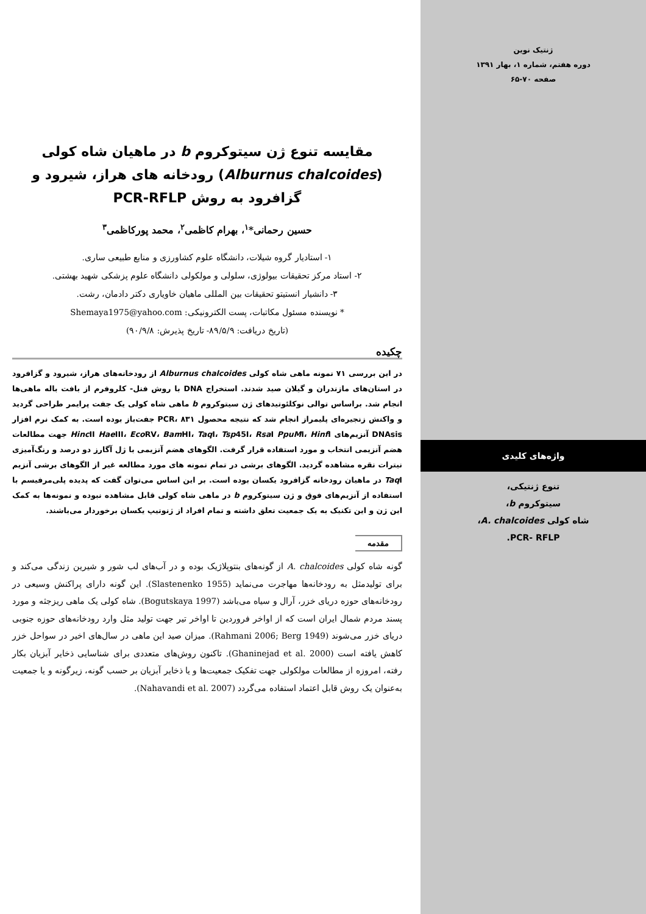ژنتیک نوین
دوره هفتم، شماره ۱، بهار ۱۳۹۱
صفحه ۷۰-۶۵
واژه‌های کلیدی
تنوع ژنتیکی،
سیتوکروم b،
شاه کولی A. chalcoides،
PCR- RFLP.
مقایسه تنوع ژن سیتوکروم b در ماهیان شاه کولی (Alburnus chalcoides) رودخانه های هراز، شیرود و گزافرود به روش PCR-RFLP
حسین رحمانی*<sup>۱</sup>، بهرام کاظمی<sup>۲</sup>، محمد پورکاظمی<sup>۳</sup>
۱- استادیار گروه شیلات، دانشگاه علوم کشاورزی و منابع طبیعی ساری.
۲- استاد مرکز تحقیقات بیولوژی، سلولی و مولکولی دانشگاه علوم پزشکی شهید بهشتی.
۳- دانشیار انستیتو تحقیقات بین المللی ماهیان خاویاری دکتر دادمان، رشت.
* نویسنده مسئول مکاتبات، پست الکترونیکی: Shemaya1975@yahoo.com
(تاریخ دریافت: ۸۹/۵/۹- تاریخ پذیرش: ۹۰/۹/۸)
چکیده
در این بررسی ۷۱ نمونه ماهی شاه کولی Alburnus chalcoides از رودخانه‌های هراز، شیرود و گزافرود در استان‌های مازندران و گیلان صید شدند. استخراج DNA با روش فنل- کلروفرم از بافت باله ماهی‌ها انجام شد. براساس توالی نوکلئوتیدهای ژن سیتوکروم b ماهی شاه کولی یک جفت پرایمر طراحی گردید و واکنش زنجیره‌ای پلیمراز انجام شد که نتیجه محصول PCR، ۸۳۱ جفت‌باز بوده است. به کمک نرم افزار DNAsis آنزیم‌های Hinc II Hae III، Eco RV، Bam HI، Taq I، Tsp45I، Rsa I PpuMI، Hinf I جهت مطالعات هضم آنزیمی انتخاب و مورد استفاده قرار گرفت. الگوهای هضم آنزیمی با ژل آگارز دو درصد و رنگ‌آمیزی نیترات نقره مشاهده گردید. الگوهای برشی در تمام نمونه های مورد مطالعه غیر از الگوهای برشی آنزیم Taq I در ماهیان رودخانه گزافرود یکسان بوده است. بر این اساس می‌توان گفت که پدیده پلی‌مرفیسم با استفاده از آنزیم‌های فوق و ژن سیتوکروم b در ماهی شاه کولی قابل مشاهده نبوده و نمونه‌ها به کمک این ژن و این تکنیک به یک جمعیت تعلق داشته و تمام افراد از ژنوتیپ یکسان برخوردار می‌باشند.
مقدمه
گونه شاه کولی A. chalcoides از گونه‌های بنتوپلاژیک بوده و در آب‌های لب شور و شیرین زندگی می‌کند و برای تولیدمثل به رودخانه‌ها مهاجرت می‌نماید (Slastenenko 1955). این گونه دارای پراکنش وسیعی در رودخانه‌های حوزه دریای خزر، آرال و سیاه می‌باشد (Bogutskaya 1997). شاه کولی یک ماهی ریزجثه و مورد پسند مردم شمال ایران است که از اواخر فروردین تا اواخر تیر جهت تولید مثل وارد رودخانه‌های حوزه جنوبی دریای خزر می‌شوند (Rahmani 2006; Berg 1949). میزان صید این ماهی در سال‌های اخیر در سواحل خزر کاهش یافته است (Ghaninejad et al. 2000). تاکنون روش‌های متعددی برای شناسایی ذخایر آبزیان بکار رفته، امروزه از مطالعات مولکولی جهت تفکیک جمعیت‌ها و یا ذخایر آبزیان بر حسب گونه، زیرگونه و یا جمعیت به‌عنوان یک روش قابل اعتماد استفاده می‌گردد (Nahavandi et al. 2007).